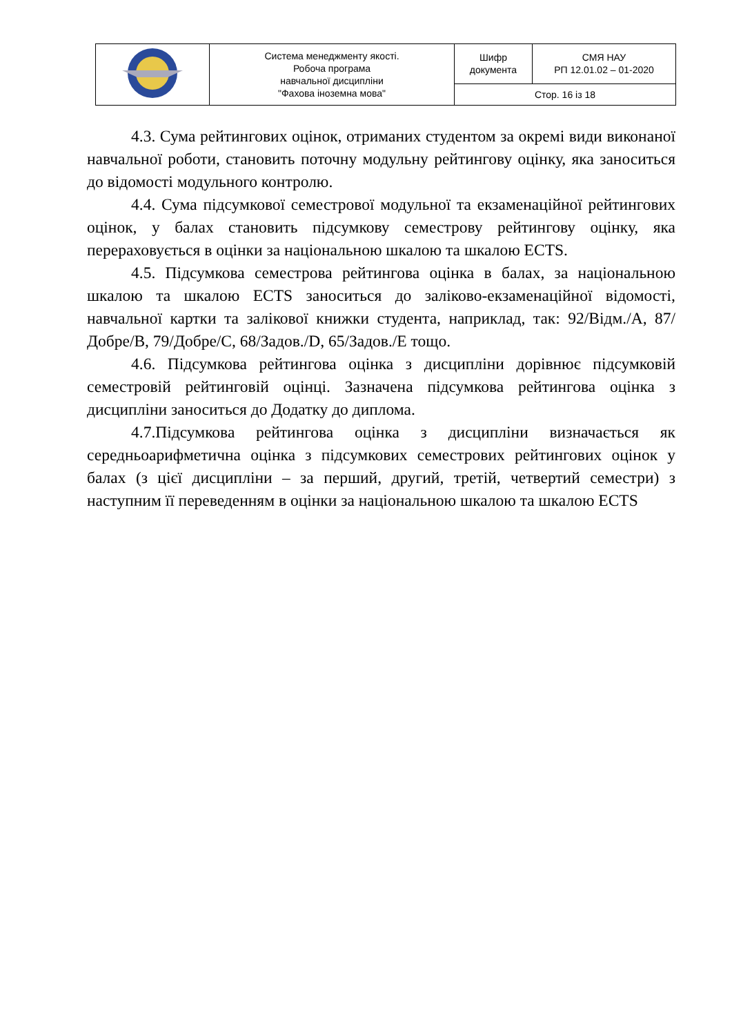| | Система менеджменту якості. Робоча програма навчальної дисципліни "Фахова іноземна мова" | Шифр документа | СМЯ НАУ РП 12.01.02 – 01-2020 |
| | | Стор. 16 із 18 | |
4.3. Сума рейтингових оцінок, отриманих студентом за окремі види виконаної навчальної роботи, становить поточну модульну рейтингову оцінку, яка заноситься до відомості модульного контролю.
4.4. Сума підсумкової семестрової модульної та екзаменаційної рейтингових оцінок, у балах становить підсумкову семестрову рейтингову оцінку, яка перераховується в оцінки за національною шкалою та шкалою ECTS.
4.5. Підсумкова семестрова рейтингова оцінка в балах, за національною шкалою та шкалою ECTS заноситься до заліково-екзаменаційної відомості, навчальної картки та залікової книжки студента, наприклад, так: 92/Відм./А, 87/Добре/В, 79/Добре/С, 68/Задов./D, 65/Задов./Е тощо.
4.6. Підсумкова рейтингова оцінка з дисципліни дорівнює підсумковій семестровій рейтинговій оцінці. Зазначена підсумкова рейтингова оцінка з дисципліни заноситься до Додатку до диплома.
4.7.Підсумкова рейтингова оцінка з дисципліни визначається як середньоарифметична оцінка з підсумкових семестрових рейтингових оцінок у балах (з цієї дисципліни – за перший, другий, третій, четвертий семестри) з наступним її переведенням в оцінки за національною шкалою та шкалою ECTS